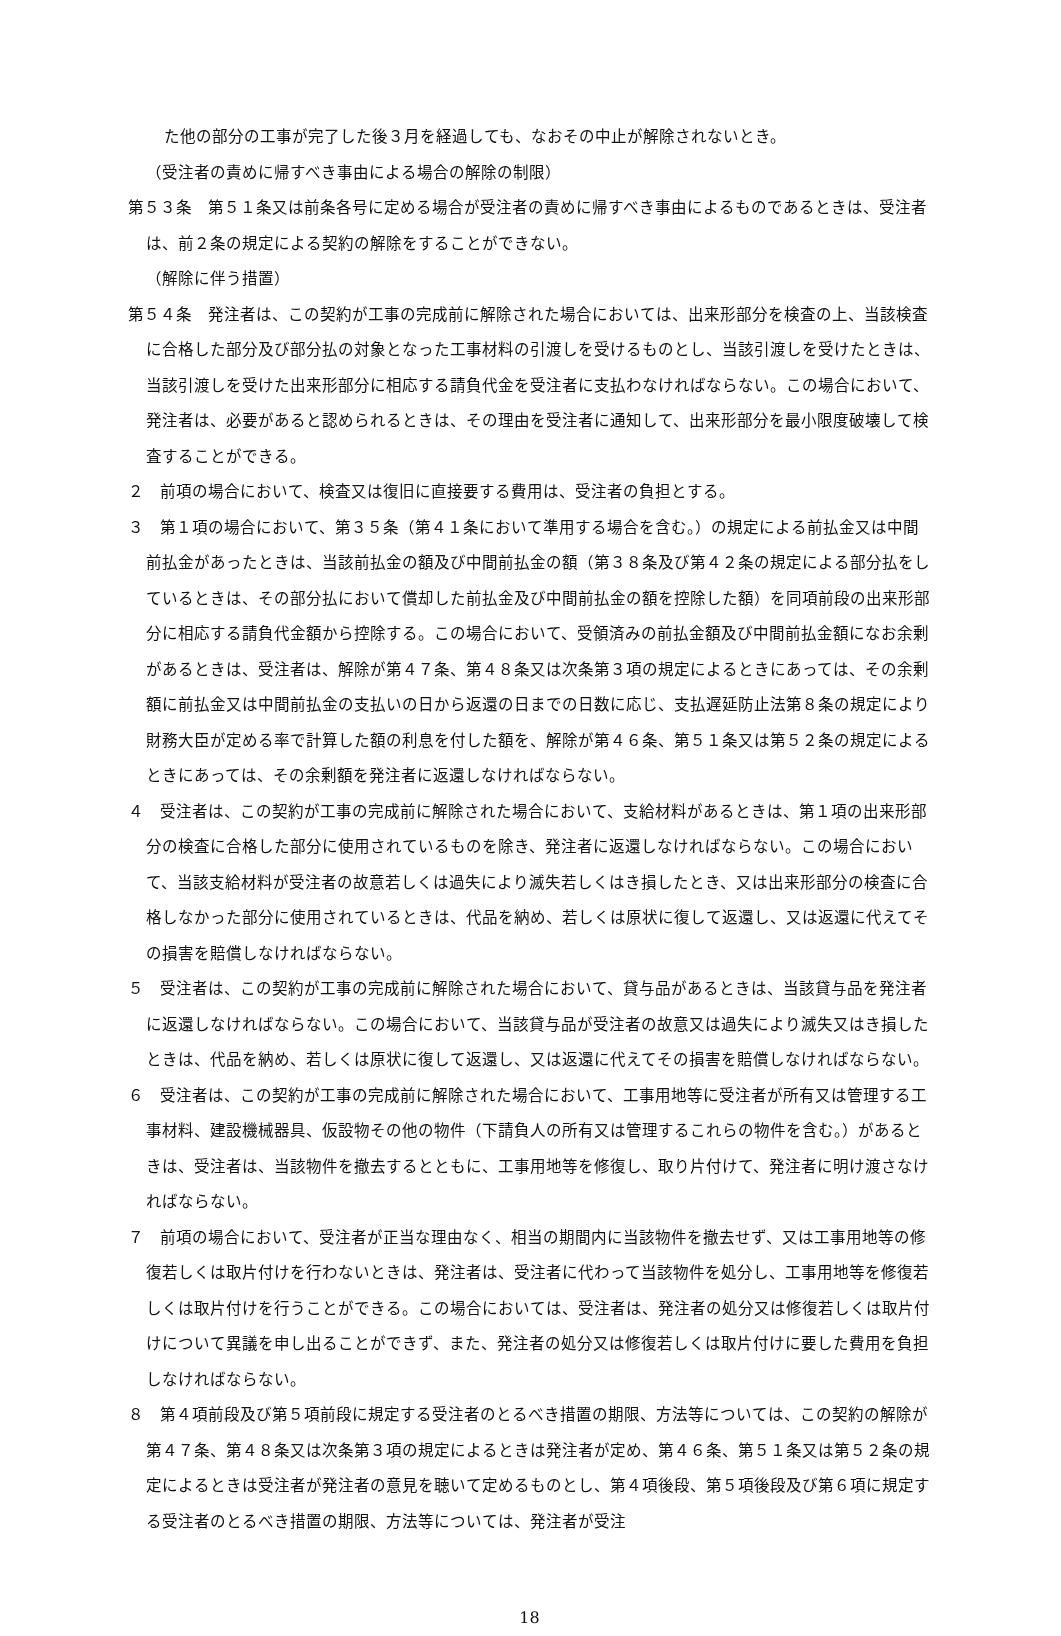た他の部分の工事が完了した後３月を経過しても、なおその中止が解除されないとき。
（受注者の責めに帰すべき事由による場合の解除の制限）
第５３条　第５１条又は前条各号に定める場合が受注者の責めに帰すべき事由によるものであるときは、受注者は、前２条の規定による契約の解除をすることができない。
（解除に伴う措置）
第５４条　発注者は、この契約が工事の完成前に解除された場合においては、出来形部分を検査の上、当該検査に合格した部分及び部分払の対象となった工事材料の引渡しを受けるものとし、当該引渡しを受けたときは、当該引渡しを受けた出来形部分に相応する請負代金を受注者に支払わなければならない。この場合において、発注者は、必要があると認められるときは、その理由を受注者に通知して、出来形部分を最小限度破壊して検査することができる。
２　前項の場合において、検査又は復旧に直接要する費用は、受注者の負担とする。
３　第１項の場合において、第３５条（第４１条において準用する場合を含む。）の規定による前払金又は中間前払金があったときは、当該前払金の額及び中間前払金の額（第３８条及び第４２条の規定による部分払をしているときは、その部分払において償却した前払金及び中間前払金の額を控除した額）を同項前段の出来形部分に相応する請負代金額から控除する。この場合において、受領済みの前払金額及び中間前払金額になお余剰があるときは、受注者は、解除が第４７条、第４８条又は次条第３項の規定によるときにあっては、その余剰額に前払金又は中間前払金の支払いの日から返還の日までの日数に応じ、支払遅延防止法第８条の規定により財務大臣が定める率で計算した額の利息を付した額を、解除が第４６条、第５１条又は第５２条の規定によるときにあっては、その余剰額を発注者に返還しなければならない。
４　受注者は、この契約が工事の完成前に解除された場合において、支給材料があるときは、第１項の出来形部分の検査に合格した部分に使用されているものを除き、発注者に返還しなければならない。この場合において、当該支給材料が受注者の故意若しくは過失により滅失若しくはき損したとき、又は出来形部分の検査に合格しなかった部分に使用されているときは、代品を納め、若しくは原状に復して返還し、又は返還に代えてその損害を賠償しなければならない。
５　受注者は、この契約が工事の完成前に解除された場合において、貸与品があるときは、当該貸与品を発注者に返還しなければならない。この場合において、当該貸与品が受注者の故意又は過失により滅失又はき損したときは、代品を納め、若しくは原状に復して返還し、又は返還に代えてその損害を賠償しなければならない。
６　受注者は、この契約が工事の完成前に解除された場合において、工事用地等に受注者が所有又は管理する工事材料、建設機械器具、仮設物その他の物件（下請負人の所有又は管理するこれらの物件を含む。）があるときは、受注者は、当該物件を撤去するとともに、工事用地等を修復し、取り片付けて、発注者に明け渡さなければならない。
７　前項の場合において、受注者が正当な理由なく、相当の期間内に当該物件を撤去せず、又は工事用地等の修復若しくは取片付けを行わないときは、発注者は、受注者に代わって当該物件を処分し、工事用地等を修復若しくは取片付けを行うことができる。この場合においては、受注者は、発注者の処分又は修復若しくは取片付けについて異議を申し出ることができず、また、発注者の処分又は修復若しくは取片付けに要した費用を負担しなければならない。
８　第４項前段及び第５項前段に規定する受注者のとるべき措置の期限、方法等については、この契約の解除が第４７条、第４８条又は次条第３項の規定によるときは発注者が定め、第４６条、第５１条又は第５２条の規定によるときは受注者が発注者の意見を聴いて定めるものとし、第４項後段、第５項後段及び第６項に規定する受注者のとるべき措置の期限、方法等については、発注者が受注
18